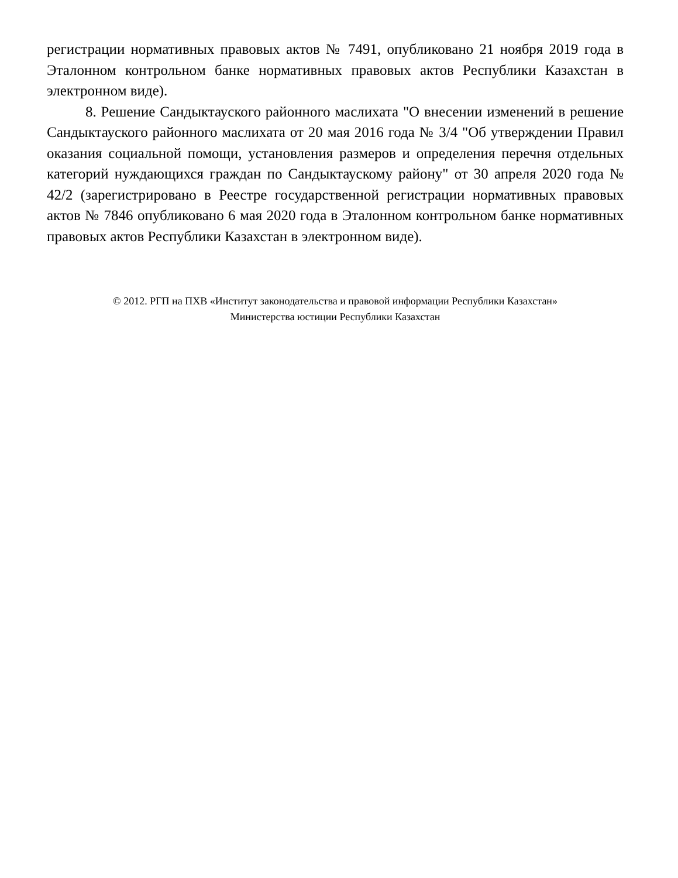регистрации нормативных правовых актов № 7491, опубликовано 21 ноября 2019 года в Эталонном контрольном банке нормативных правовых актов Республики Казахстан в электронном виде).
8. Решение Сандыктауского районного маслихата "О внесении изменений в решение Сандыктауского районного маслихата от 20 мая 2016 года № 3/4 "Об утверждении Правил оказания социальной помощи, установления размеров и определения перечня отдельных категорий нуждающихся граждан по Сандыктаускому району" от 30 апреля 2020 года № 42/2 (зарегистрировано в Реестре государственной регистрации нормативных правовых актов № 7846 опубликовано 6 мая 2020 года в Эталонном контрольном банке нормативных правовых актов Республики Казахстан в электронном виде).
© 2012. РГП на ПХВ «Институт законодательства и правовой информации Республики Казахстан»
Министерства юстиции Республики Казахстан